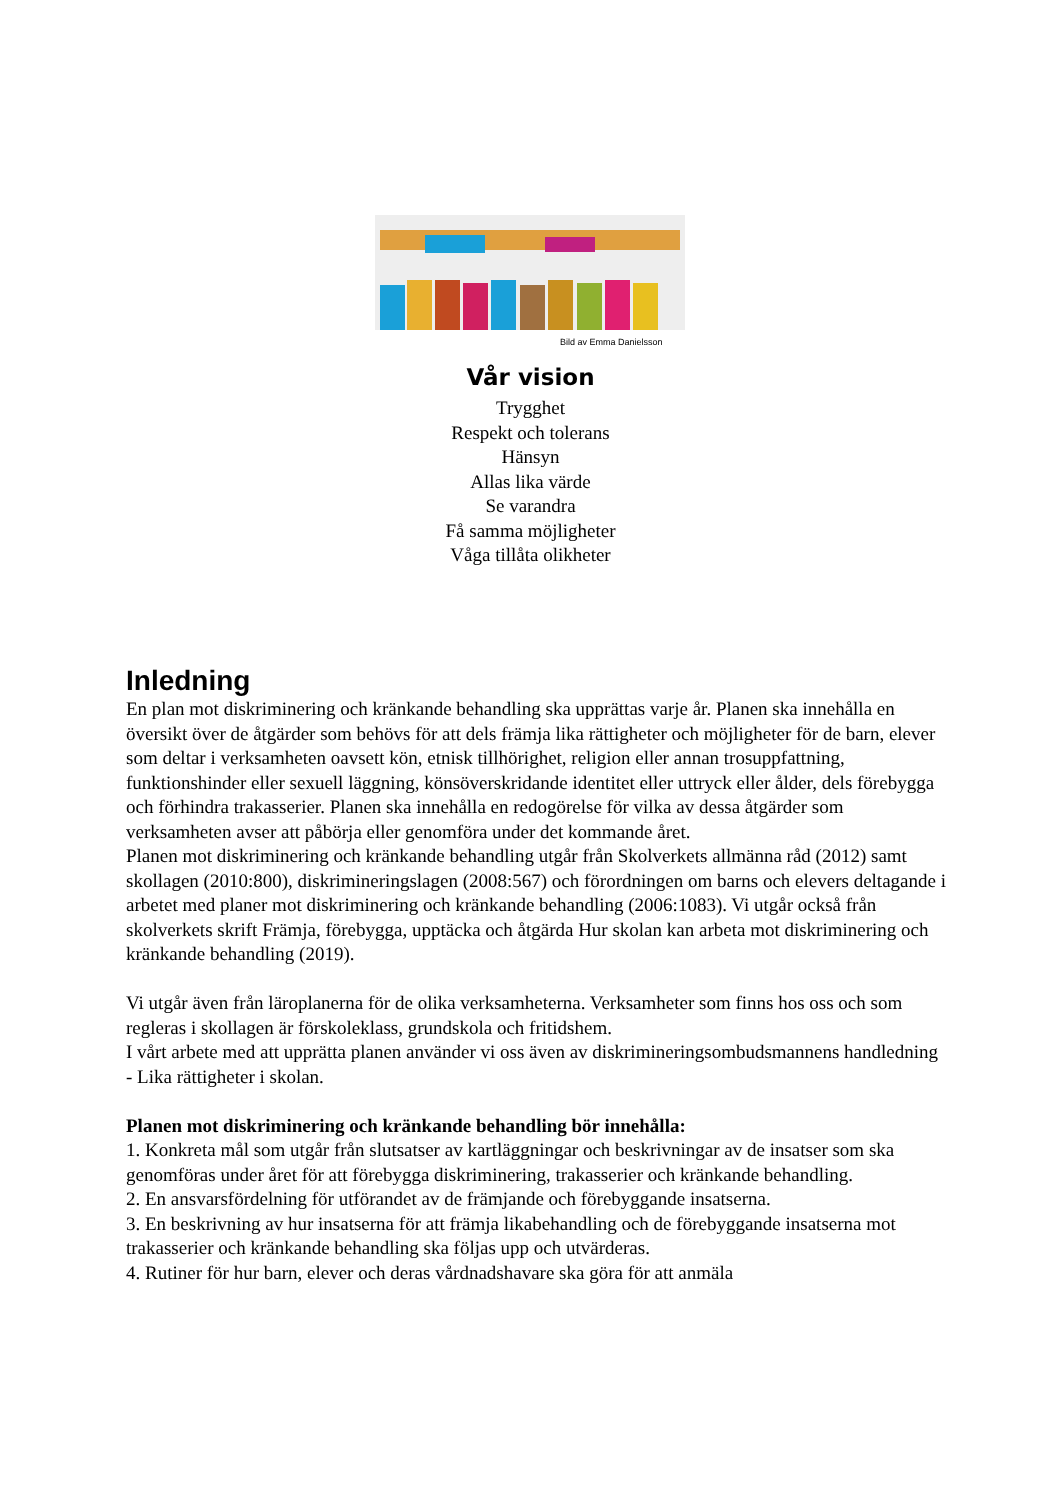Bild av Emma Danielsson
Vår vision
Trygghet
Respekt och tolerans
Hänsyn
Allas lika värde
Se varandra
Få samma möjligheter
Våga tillåta olikheter
Inledning
En plan mot diskriminering och kränkande behandling ska upprättas varje år. Planen ska innehålla en översikt över de åtgärder som behövs för att dels främja lika rättigheter och möjligheter för de barn, elever som deltar i verksamheten oavsett kön, etnisk tillhörighet, religion eller annan trosuppfattning, funktionshinder eller sexuell läggning, könsöverskridande identitet eller uttryck eller ålder, dels förebygga och förhindra trakasserier. Planen ska innehålla en redogörelse för vilka av dessa åtgärder som verksamheten avser att påbörja eller genomföra under det kommande året.
Planen mot diskriminering och kränkande behandling utgår från Skolverkets allmänna råd (2012) samt skollagen (2010:800), diskrimineringslagen (2008:567) och förordningen om barns och elevers deltagande i arbetet med planer mot diskriminering och kränkande behandling (2006:1083). Vi utgår också från skolverkets skrift Främja, förebygga, upptäcka och åtgärda Hur skolan kan arbeta mot diskriminering och kränkande behandling (2019).
Vi utgår även från läroplanerna för de olika verksamheterna. Verksamheter som finns hos oss och som regleras i skollagen är förskoleklass, grundskola och fritidshem.
I vårt arbete med att upprätta planen använder vi oss även av diskrimineringsombudsmannens handledning - Lika rättigheter i skolan.
Planen mot diskriminering och kränkande behandling bör innehålla:
1. Konkreta mål som utgår från slutsatser av kartläggningar och beskrivningar av de insatser som ska genomföras under året för att förebygga diskriminering, trakasserier och kränkande behandling.
2. En ansvarsfördelning för utförandet av de främjande och förebyggande insatserna.
3. En beskrivning av hur insatserna för att främja likabehandling och de förebyggande insatserna mot trakasserier och kränkande behandling ska följas upp och utvärderas.
4. Rutiner för hur barn, elever och deras vårdnadshavare ska göra för att anmäla